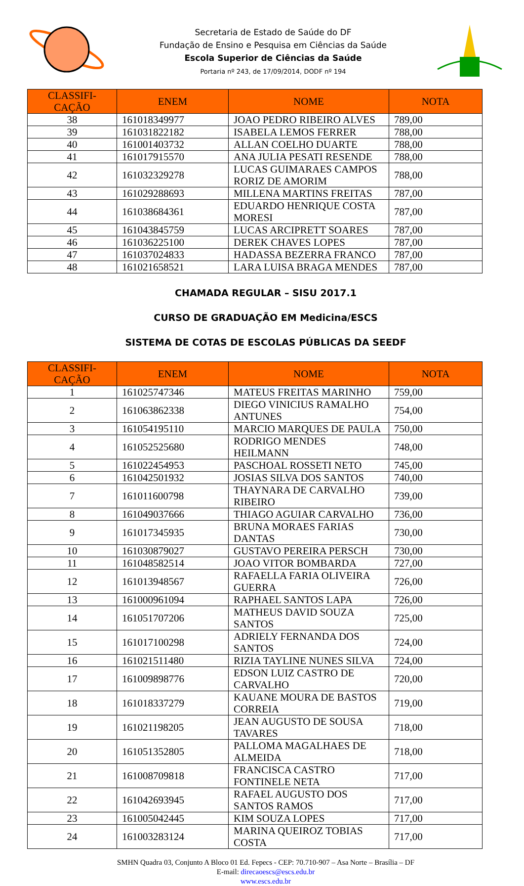Secretaria de Estado de Saúde do DF
Fundação de Ensino e Pesquisa em Ciências da Saúde
Escola Superior de Ciências da Saúde
Portaria nº 243, de 17/09/2014, DODF nº 194
| CLASSIFI- CAÇÃO | ENEM | NOME | NOTA |
| --- | --- | --- | --- |
| 38 | 161018349977 | JOAO PEDRO RIBEIRO ALVES | 789,00 |
| 39 | 161031822182 | ISABELA LEMOS FERRER | 788,00 |
| 40 | 161001403732 | ALLAN COELHO DUARTE | 788,00 |
| 41 | 161017915570 | ANA JULIA PESATI RESENDE | 788,00 |
| 42 | 161032329278 | LUCAS GUIMARAES CAMPOS RORIZ DE AMORIM | 788,00 |
| 43 | 161029288693 | MILLENA MARTINS FREITAS | 787,00 |
| 44 | 161038684361 | EDUARDO HENRIQUE COSTA MORESI | 787,00 |
| 45 | 161043845759 | LUCAS ARCIPRETT SOARES | 787,00 |
| 46 | 161036225100 | DEREK CHAVES LOPES | 787,00 |
| 47 | 161037024833 | HADASSA BEZERRA FRANCO | 787,00 |
| 48 | 161021658521 | LARA LUISA BRAGA MENDES | 787,00 |
CHAMADA REGULAR – SISU 2017.1
CURSO DE GRADUAÇÃO EM Medicina/ESCS
SISTEMA DE COTAS DE ESCOLAS PÚBLICAS DA SEEDF
| CLASSIFI- CAÇÃO | ENEM | NOME | NOTA |
| --- | --- | --- | --- |
| 1 | 161025747346 | MATEUS FREITAS MARINHO | 759,00 |
| 2 | 161063862338 | DIEGO VINICIUS RAMALHO ANTUNES | 754,00 |
| 3 | 161054195110 | MARCIO MARQUES DE PAULA | 750,00 |
| 4 | 161052525680 | RODRIGO MENDES HEILMANN | 748,00 |
| 5 | 161022454953 | PASCHOAL ROSSETI NETO | 745,00 |
| 6 | 161042501932 | JOSIAS SILVA DOS SANTOS | 740,00 |
| 7 | 161011600798 | THAYNARA DE CARVALHO RIBEIRO | 739,00 |
| 8 | 161049037666 | THIAGO AGUIAR CARVALHO | 736,00 |
| 9 | 161017345935 | BRUNA MORAES FARIAS DANTAS | 730,00 |
| 10 | 161030879027 | GUSTAVO PEREIRA PERSCH | 730,00 |
| 11 | 161048582514 | JOAO VITOR BOMBARDA | 727,00 |
| 12 | 161013948567 | RAFAELLA FARIA OLIVEIRA GUERRA | 726,00 |
| 13 | 161000961094 | RAPHAEL SANTOS LAPA | 726,00 |
| 14 | 161051707206 | MATHEUS DAVID SOUZA SANTOS | 725,00 |
| 15 | 161017100298 | ADRIELY FERNANDA DOS SANTOS | 724,00 |
| 16 | 161021511480 | RIZIA TAYLINE NUNES SILVA | 724,00 |
| 17 | 161009898776 | EDSON LUIZ CASTRO DE CARVALHO | 720,00 |
| 18 | 161018337279 | KAUANE MOURA DE BASTOS CORREIA | 719,00 |
| 19 | 161021198205 | JEAN AUGUSTO DE SOUSA TAVARES | 718,00 |
| 20 | 161051352805 | PALLOMA MAGALHAES DE ALMEIDA | 718,00 |
| 21 | 161008709818 | FRANCISCA CASTRO FONTINELE NETA | 717,00 |
| 22 | 161042693945 | RAFAEL AUGUSTO DOS SANTOS RAMOS | 717,00 |
| 23 | 161005042445 | KIM SOUZA LOPES | 717,00 |
| 24 | 161003283124 | MARINA QUEIROZ TOBIAS COSTA | 717,00 |
SMHN Quadra 03, Conjunto A Bloco 01 Ed. Fepecs - CEP: 70.710-907 – Asa Norte – Brasília – DF
E-mail: direcaoescs@escs.edu.br
www.escs.edu.br